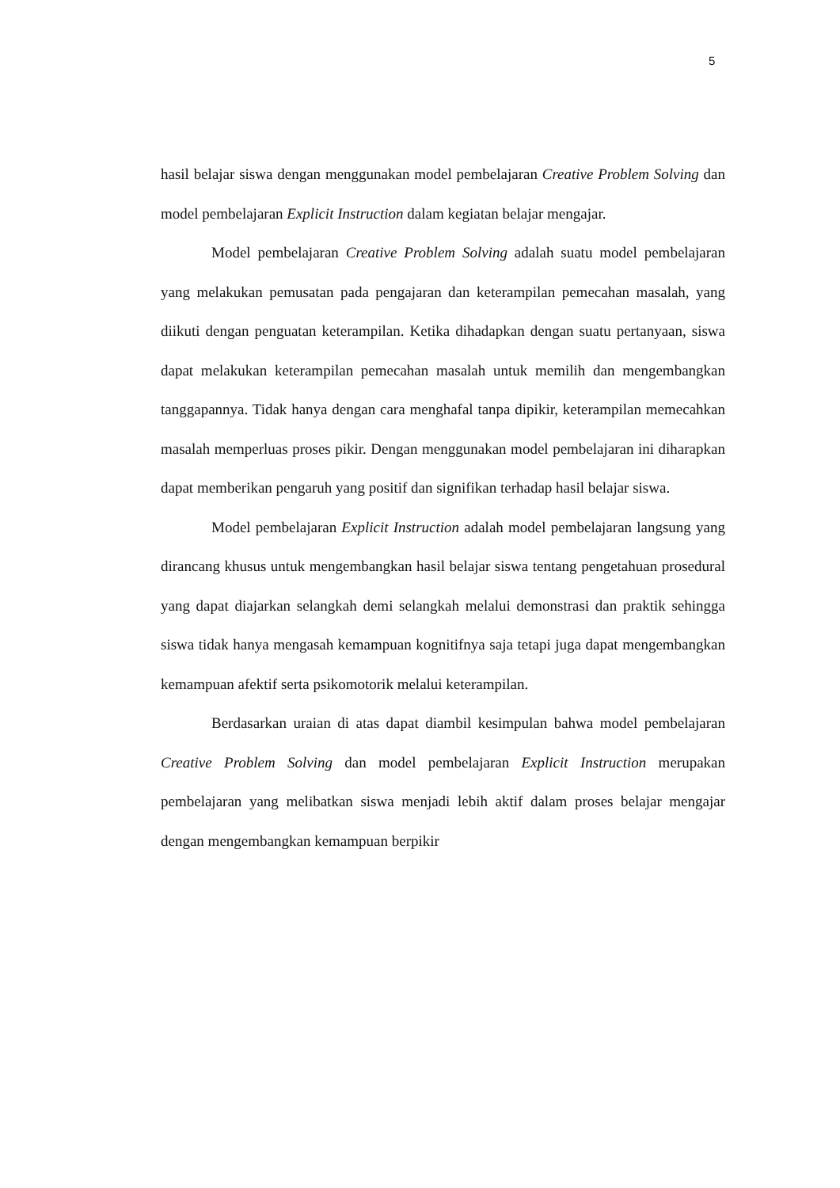5
hasil belajar siswa dengan menggunakan model pembelajaran Creative Problem Solving dan model pembelajaran Explicit Instruction dalam kegiatan belajar mengajar.
Model pembelajaran Creative Problem Solving adalah suatu model pembelajaran yang melakukan pemusatan pada pengajaran dan keterampilan pemecahan masalah, yang diikuti dengan penguatan keterampilan. Ketika dihadapkan dengan suatu pertanyaan, siswa dapat melakukan keterampilan pemecahan masalah untuk memilih dan mengembangkan tanggapannya. Tidak hanya dengan cara menghafal tanpa dipikir, keterampilan memecahkan masalah memperluas proses pikir. Dengan menggunakan model pembelajaran ini diharapkan dapat memberikan pengaruh yang positif dan signifikan terhadap hasil belajar siswa.
Model pembelajaran Explicit Instruction adalah model pembelajaran langsung yang dirancang khusus untuk mengembangkan hasil belajar siswa tentang pengetahuan prosedural yang dapat diajarkan selangkah demi selangkah melalui demonstrasi dan praktik sehingga siswa tidak hanya mengasah kemampuan kognitifnya saja tetapi juga dapat mengembangkan kemampuan afektif serta psikomotorik melalui keterampilan.
Berdasarkan uraian di atas dapat diambil kesimpulan bahwa model pembelajaran Creative Problem Solving dan model pembelajaran Explicit Instruction merupakan pembelajaran yang melibatkan siswa menjadi lebih aktif dalam proses belajar mengajar dengan mengembangkan kemampuan berpikir